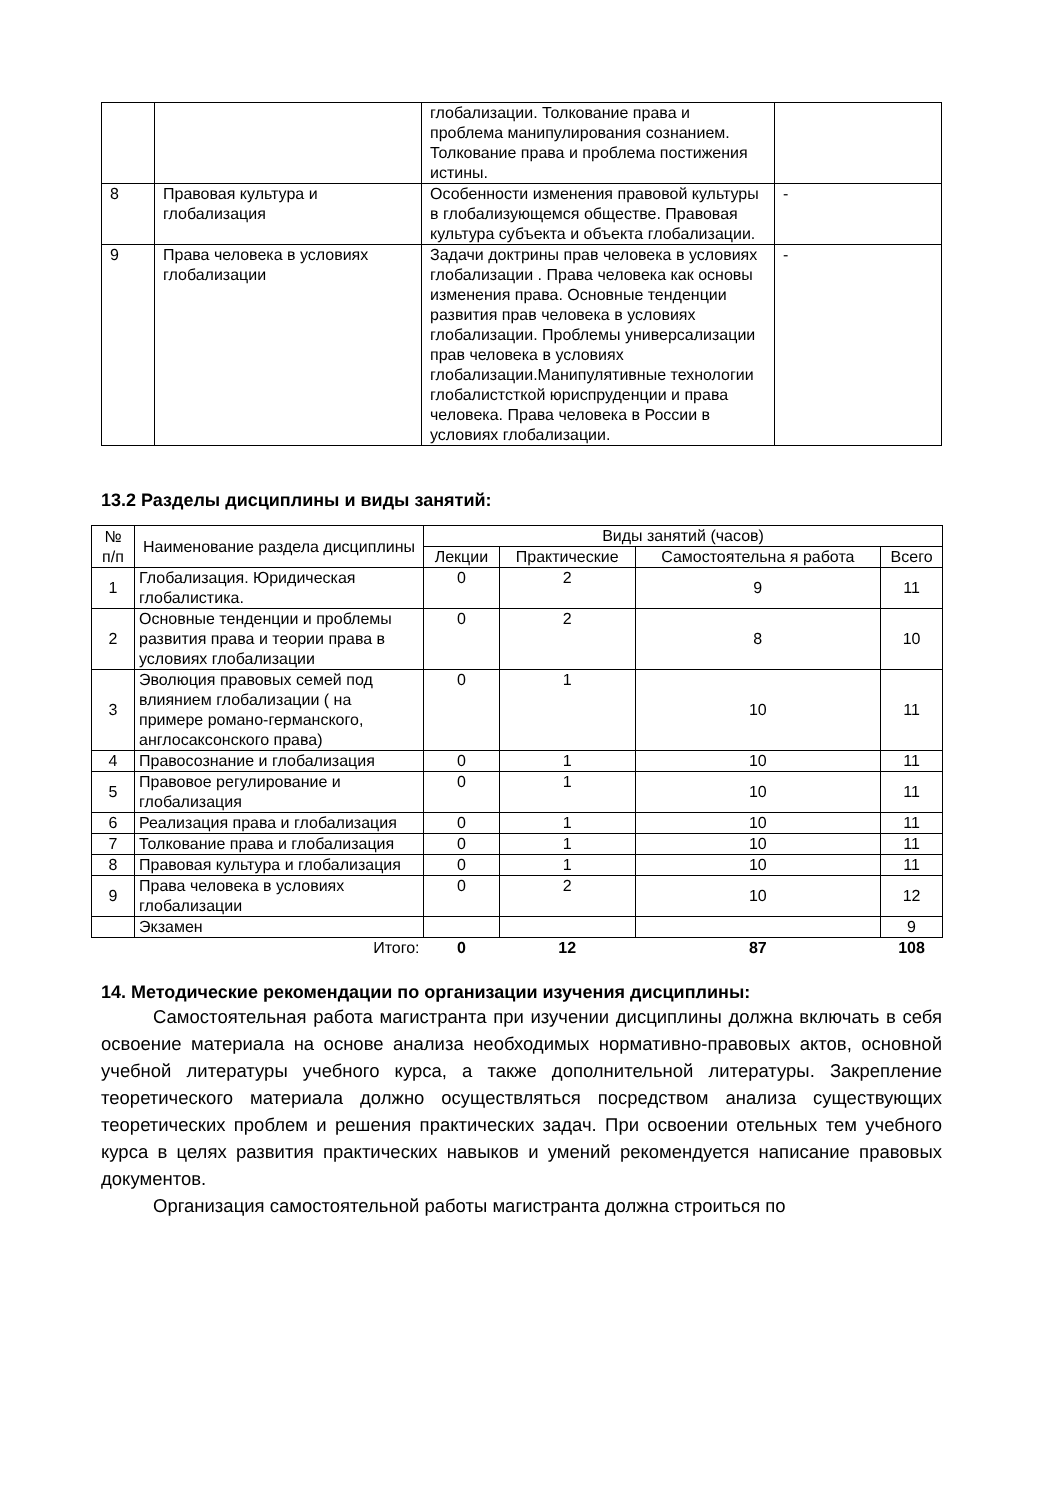| | | глобализации. Толкование права и проблема манипулирования сознанием. Толкование права и проблема постижения истины. | |
| 8 | Правовая культура и глобализация | Особенности изменения правовой культуры в глобализующемся обществе. Правовая культура субъекта и объекта глобализации. | - |
| 9 | Права человека в условиях глобализации | Задачи доктрины прав человека в условиях глобализации . Права человека как основы изменения права. Основные тенденции развития прав человека в условиях глобализации. Проблемы универсализации прав человека в условиях глобализации.Манипулятивные технологии глобалистсткой юриспруденции и права человека. Права человека в России в условиях глобализации. | - |
13.2 Разделы дисциплины и виды занятий:
| № п/п | Наименование раздела дисциплины | Виды занятий (часов) | | | |
| --- | --- | --- | --- | --- | --- |
| | | Лекции | Практические | Самостоятельна я работа | Всего |
| 1 | Глобализация. Юридическая глобалистика. | 0 | 2 | 9 | 11 |
| 2 | Основные тенденции и проблемы развития права и теории права в условиях глобализации | 0 | 2 | 8 | 10 |
| 3 | Эволюция правовых семей под влиянием глобализации ( на примере романо-германского, англосаксонского права) | 0 | 1 | 10 | 11 |
| 4 | Правосознание и глобализация | 0 | 1 | 10 | 11 |
| 5 | Правовое регулирование и глобализация | 0 | 1 | 10 | 11 |
| 6 | Реализация права и глобализация | 0 | 1 | 10 | 11 |
| 7 | Толкование права и глобализация | 0 | 1 | 10 | 11 |
| 8 | Правовая культура и глобализация | 0 | 1 | 10 | 11 |
| 9 | Права человека в условиях глобализации | 0 | 2 | 10 | 12 |
| | Экзамен | | | | 9 |
| | Итого: | 0 | 12 | 87 | 108 |
14. Методические рекомендации по организации изучения дисциплины:
Самостоятельная работа магистранта при изучении дисциплины должна включать в себя освоение материала на основе анализа необходимых нормативно-правовых актов, основной учебной литературы учебного курса, а также дополнительной литературы. Закрепление теоретического материала должно осуществляться посредством анализа существующих теоретических проблем и решения практических задач. При освоении отельных тем учебного курса в целях развития практических навыков и умений рекомендуется написание правовых документов.
Организация самостоятельной работы магистранта должна строиться по